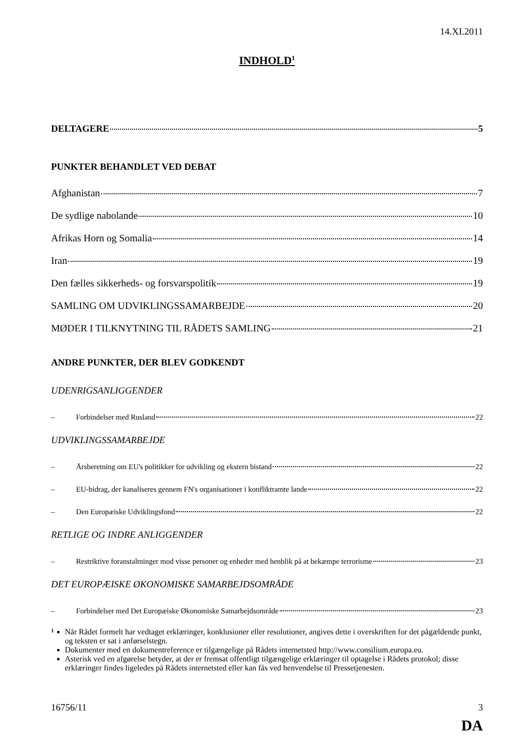14.XI.2011
INDHOLD<sup>1</sup>
DELTAGERE 5
PUNKTER BEHANDLET VED DEBAT
Afghanistan 7
De sydlige nabolande 10
Afrikas Horn og Somalia 14
Iran 19
Den fælles sikkerheds- og forsvarspolitik 19
SAMLING OM UDVIKLINGSSAMARBEJDE 20
MØDER I TILKNYTNING TIL RÅDETS SAMLING 21
ANDRE PUNKTER, DER BLEV GODKENDT
UDENRIGSANLIGGENDER
– Forbindelser med Rusland 22
UDVIKLINGSSAMARBEJDE
– Årsberetning om EU's politikker for udvikling og ekstern bistand 22
– EU-bidrag, der kanaliseres gennem FN's organisationer i konfliktramte lande 22
– Den Europæiske Udviklingsfond 22
RETLIGE OG INDRE ANLIGGENDER
– Restriktive foranstaltninger mod visse personer og enheder med henblik på at bekæmpe terrorisme 23
DET EUROPÆISKE ØKONOMISKE SAMARBEJDSOMRÅDE
– Forbindelser med Det Europæiske Økonomiske Samarbejdsområde 23
<sup>1</sup>
Når Rådet formelt har vedtaget erklæringer, konklusioner eller resolutioner, angives dette i overskriften for det pågældende punkt, og teksten er sat i anførselstegn.
Dokumenter med en dokumentreference er tilgængelige på Rådets internetsted http://www.consilium.europa.eu.
Asterisk ved en afgørelse betyder, at der er fremsat offentligt tilgængelige erklæringer til optagelse i Rådets protokol; disse erklæringer findes ligeledes på Rådets internetsted eller kan fås ved henvendelse til Pressetjenesten.
16756/11 3
DA